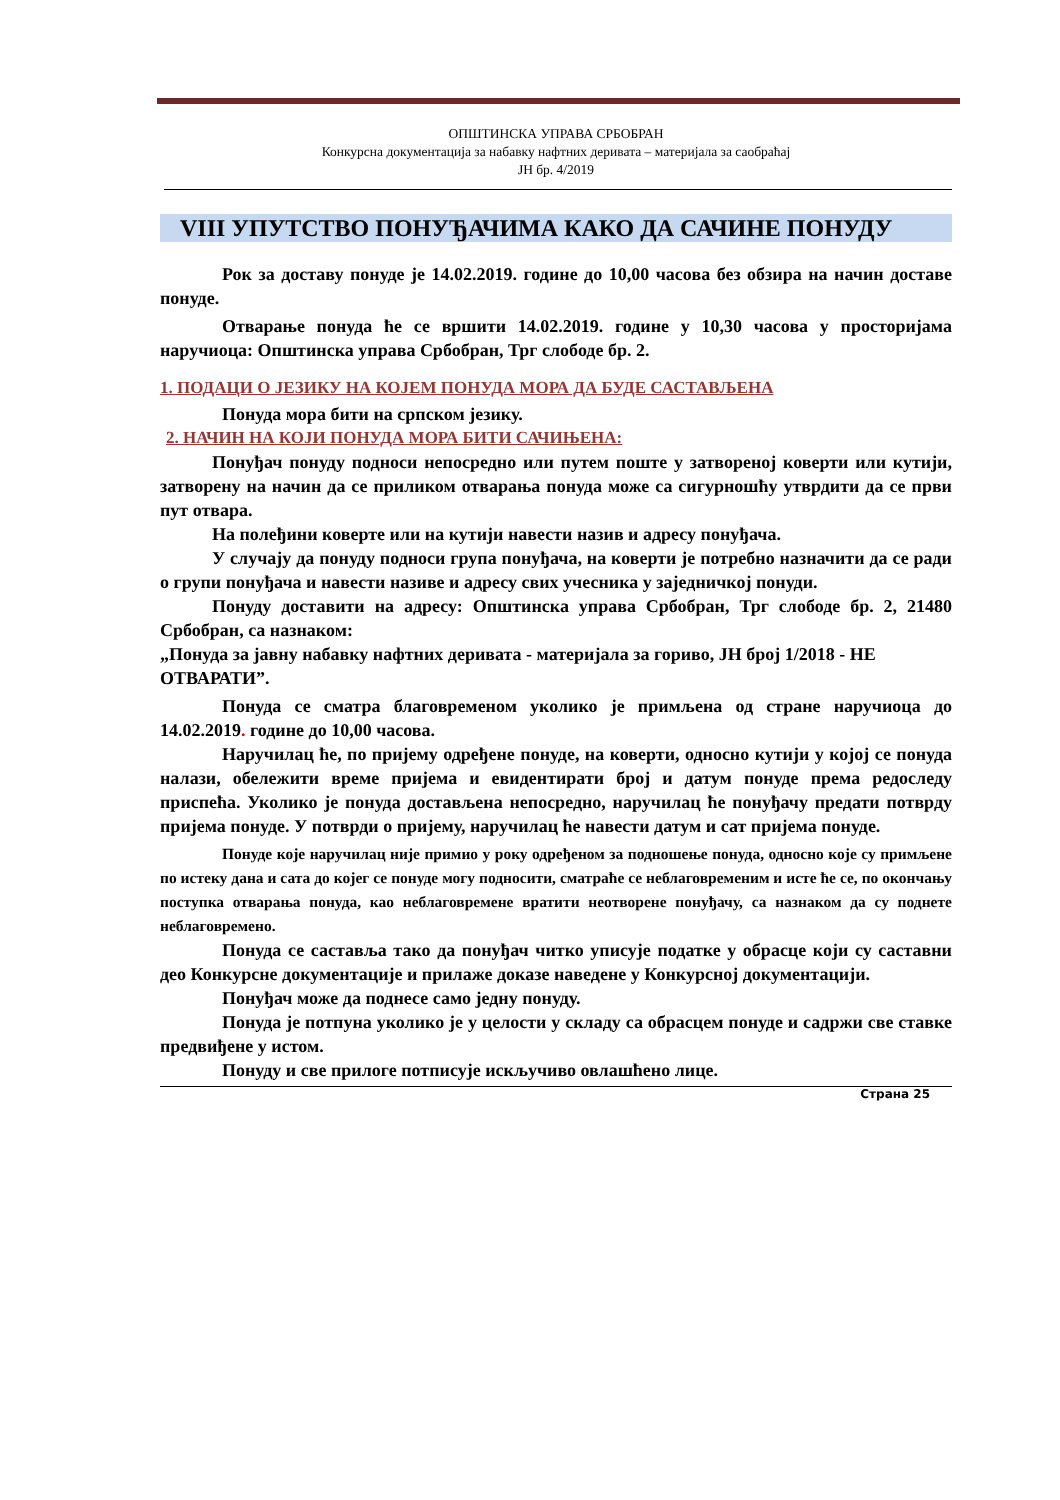ОПШТИНСКА УПРАВА СРБОБРАН
Конкурсна документација за набавку нафтних деривата – материјала за саобраћај
ЈН бр. 4/2019
VIII УПУТСТВО ПОНУЂАЧИМА КАКО ДА САЧИНЕ ПОНУДУ
Рок за доставу понуде је 14.02.2019. године до 10,00 часова без обзира на начин доставе понуде.
Отварање понуда ће се вршити 14.02.2019. године у 10,30 часова у просторијама наручиоца: Општинска управа Србобран, Трг слободе бр. 2.
1. ПОДАЦИ О ЈЕЗИКУ НА КОЈЕМ ПОНУДА МОРА ДА БУДЕ САСТАВЉЕНА
Понуда мора бити на српском језику.
2. НАЧИН НА КОЈИ ПОНУДА МОРА БИТИ САЧИЊЕНА:
Понуђач понуду подноси непосредно или путем поште у затвореној коверти или кутији, затворену на начин да се приликом отварања понуда може са сигурношћу утврдити да се први пут отвара.
На полеђини коверте или на кутији навести назив и адресу понуђача.
У случају да понуду подноси група понуђача, на коверти је потребно назначити да се ради о групи понуђача и навести називе и адресу свих учесника у заједничкој понуди.
Понуду доставити на адресу: Општинска управа Србобран, Трг слободе бр. 2, 21480 Србобран, са назнаком:
„Понуда за јавну набавку нафтних деривата - материјала за гориво, ЈН број 1/2018 - НЕ ОТВАРАТИ”.
Понуда се сматра благовременом уколико је примљена од стране наручиоца до 14.02.2019. године до 10,00 часова.
Наручилац ће, по пријему одређене понуде, на коверти, односно кутији у којој се понуда налази, обележити време пријема и евидентирати број и датум понуде према редоследу приспећа. Уколико је понуда достављена непосредно, наручилац ће понуђачу предати потврду пријема понуде. У потврди о пријему, наручилац ће навести датум и сат пријема понуде.
Понуде које наручилац није примио у року одређеном за подношење понуда, односно које су примљене по истеку дана и сата до којег се понуде могу подносити, сматраће се неблаговременим и исте ће се, по окончању поступка отварања понуда, као неблаговремене вратити неотворене понуђачу, са назнаком да су поднете неблаговремено.
Понуда се саставља тако да понуђач читко уписује податке у обрасце који су саставни део Конкурсне документације и прилаже доказе наведене у Конкурсној документацији.
Понуђач може да поднесе само једну понуду.
Понуда је потпуна уколико је у целости у складу са обрасцем понуде и садржи све ставке предвиђене у истом.
Понуду и све прилоге потписује искључиво овлашћено лице.
Страна 25